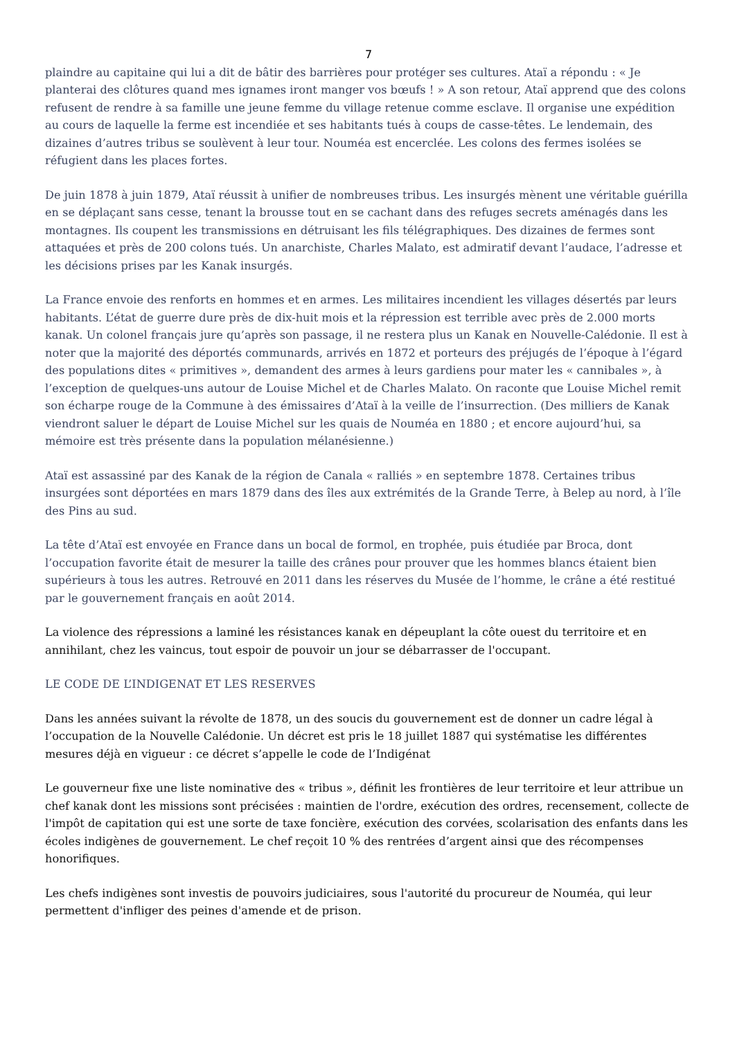7
plaindre au capitaine qui lui a dit de bâtir des barrières pour protéger ses cultures. Ataï a répondu : « Je planterai des clôtures quand mes ignames iront manger vos bœufs ! » A son retour, Ataï apprend que des colons refusent de rendre à sa famille une jeune femme du village retenue comme esclave. Il organise une expédition au cours de laquelle la ferme est incendiée et ses habitants tués à coups de casse-têtes. Le lendemain, des dizaines d’autres tribus se soulèvent à leur tour. Nouméa est encerclée. Les colons des fermes isolées se réfugient dans les places fortes.
De juin 1878 à juin 1879, Ataï réussit à unifier de nombreuses tribus. Les insurgés mènent une véritable guérilla en se déplaçant sans cesse, tenant la brousse tout en se cachant dans des refuges secrets aménagés dans les montagnes. Ils coupent les transmissions en détruisant les fils télégraphiques. Des dizaines de fermes sont attaquées et près de 200 colons tués. Un anarchiste, Charles Malato, est admiratif devant l’audace, l’adresse et les décisions prises par les Kanak insurgés.
La France envoie des renforts en hommes et en armes. Les militaires incendient les villages désertés par leurs habitants. L’état de guerre dure près de dix-huit mois et la répression est terrible avec près de 2.000 morts kanak. Un colonel français jure qu’après son passage, il ne restera plus un Kanak en Nouvelle-Calédonie. Il est à noter que la majorité des déportés communards, arrivés en 1872 et porteurs des préjugés de l’époque à l’égard des populations dites « primitives », demandent des armes à leurs gardiens pour mater les « cannibales », à l’exception de quelques-uns autour de Louise Michel et de Charles Malato. On raconte que Louise Michel remit son écharpe rouge de la Commune à des émissaires d’Ataï à la veille de l’insurrection. (Des milliers de Kanak viendront saluer le départ de Louise Michel sur les quais de Nouméa en 1880 ; et encore aujourd’hui, sa mémoire est très présente dans la population mélanésienne.)
Ataï est assassiné par des Kanak de la région de Canala « ralliés » en septembre 1878. Certaines tribus insurgées sont déportées en mars 1879 dans des îles aux extrémités de la Grande Terre, à Belep au nord, à l’île des Pins au sud.
La tête d’Ataï est envoyée en France dans un bocal de formol, en trophée, puis étudiée par Broca, dont l’occupation favorite était de mesurer la taille des crânes pour prouver que les hommes blancs étaient bien supérieurs à tous les autres. Retrouvé en 2011 dans les réserves du Musée de l’homme, le crâne a été restitué par le gouvernement français en août 2014.
La violence des répressions a laminé les résistances kanak en dépeuplant la côte ouest du territoire et en annihilant, chez les vaincus, tout espoir de pouvoir un jour se débarrasser de l'occupant.
LE CODE DE L’INDIGENAT ET LES RESERVES
Dans les années suivant la révolte de 1878, un des soucis du gouvernement est de donner un cadre légal à l’occupation de la Nouvelle Calédonie. Un décret est pris le 18 juillet 1887 qui systématise les différentes mesures déjà en vigueur : ce décret s’appelle le code de l’Indigénat
Le gouverneur fixe une liste nominative des « tribus », définit les frontières de leur territoire et leur attribue un chef kanak dont les missions sont précisées : maintien de l'ordre, exécution des ordres, recensement, collecte de l'impôt de capitation qui est une sorte de taxe foncière, exécution des corvées, scolarisation des enfants dans les écoles indigènes de gouvernement. Le chef reçoit 10 % des rentrées d’argent ainsi que des récompenses honorifiques.
Les chefs indigènes sont investis de pouvoirs judiciaires, sous l'autorité du procureur de Nouméa, qui leur permettent d'infliger des peines d'amende et de prison.